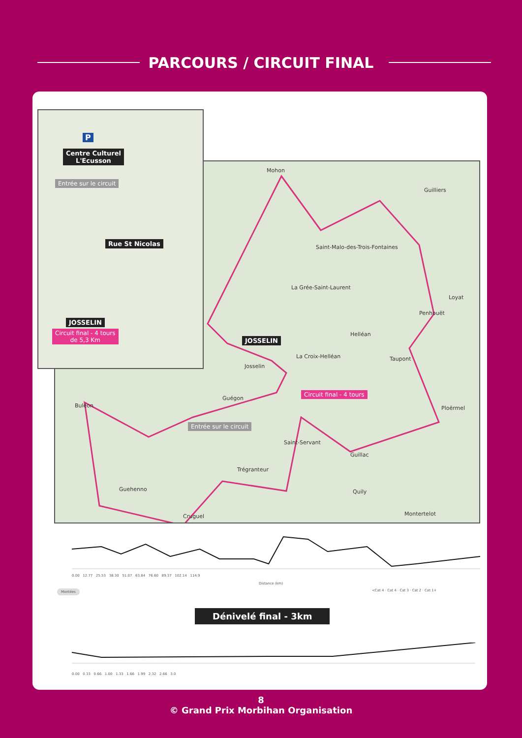PARCOURS / CIRCUIT FINAL
Mohon
Guilliers
Saint-Malo-des-Trois-Fontaines
La Grée-Saint-Laurent
Loyat
Penhouët
Helléan
JOSSELIN
La Croix-Helléan Taupont
Josselin
Circuit final - 4 tours
Guégon
Buléon Ploërmel
Entrée sur le circuit
Saint-Servant
Guillac
Trégranteur
Guehenno Quily
Montertelot
Cruguel
P
Centre Culturel
L'Ecusson
Entrée sur le circuit
Rue St Nicolas
JOSSELIN
Circuit final - 4 tours
de 5,3 Km
0.00 12.77 25.53 38.30 51.07 63.84 76.60 89.37 102.14 114.9
Distance (km)
Montées
<Cat 4 · Cat 4 · Cat 3 · Cat 2 · Cat 1+
Dénivelé final - 3km
0.00 0.33 0.66 1.00 1.33 1.66 1.99 2.32 2.66 3.0
8
© Grand Prix Morbihan Organisation